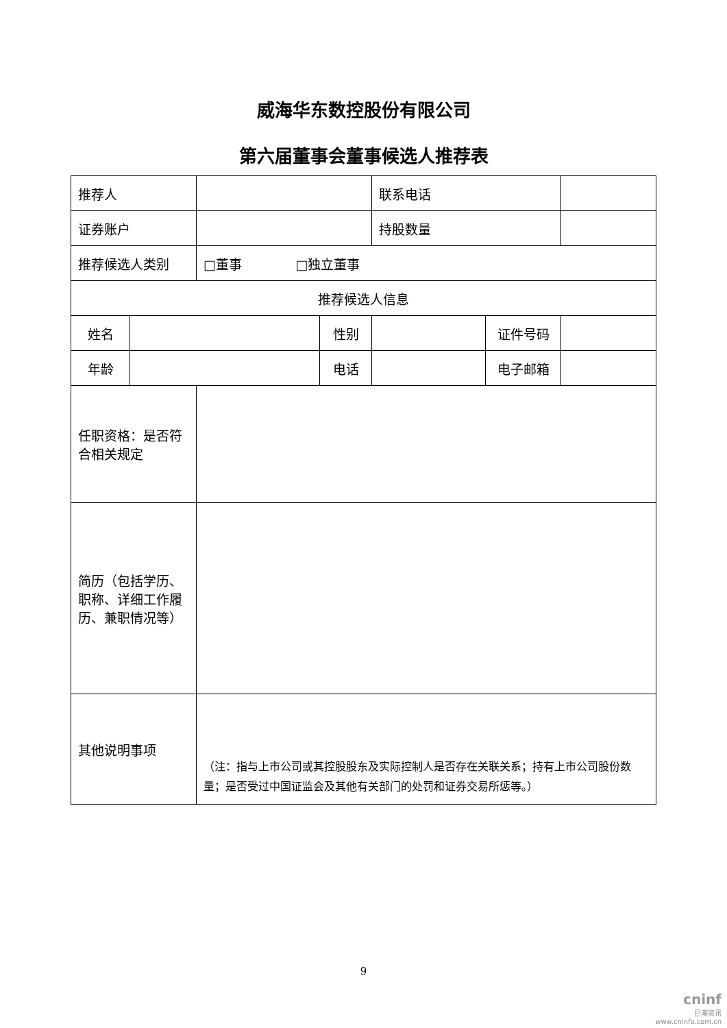威海华东数控股份有限公司
第六届董事会董事候选人推荐表
| 推荐人 | | | | 联系电话 | | |
| 证券账户 | | | | 持股数量 | | |
| 推荐候选人类别 | | □董事 □独立董事 | | | | |
| 推荐候选人信息 | | | | | | |
| 姓名 | | | 性别 | | 证件号码 | |
| 年龄 | | | 电话 | | 电子邮箱 | |
| 任职资格：是否符合相关规定 | | | | | | |
| 简历（包括学历、职称、详细工作履历、兼职情况等） | | | | | | |
| 其他说明事项 | | （注：指与上市公司或其控股股东及实际控制人是否存在关联关系；持有上市公司股份数量；是否受过中国证监会及其他有关部门的处罚和证券交易所惩等。） | | | | |
9
cninf
巨潮资讯
www.cninfo.com.cn